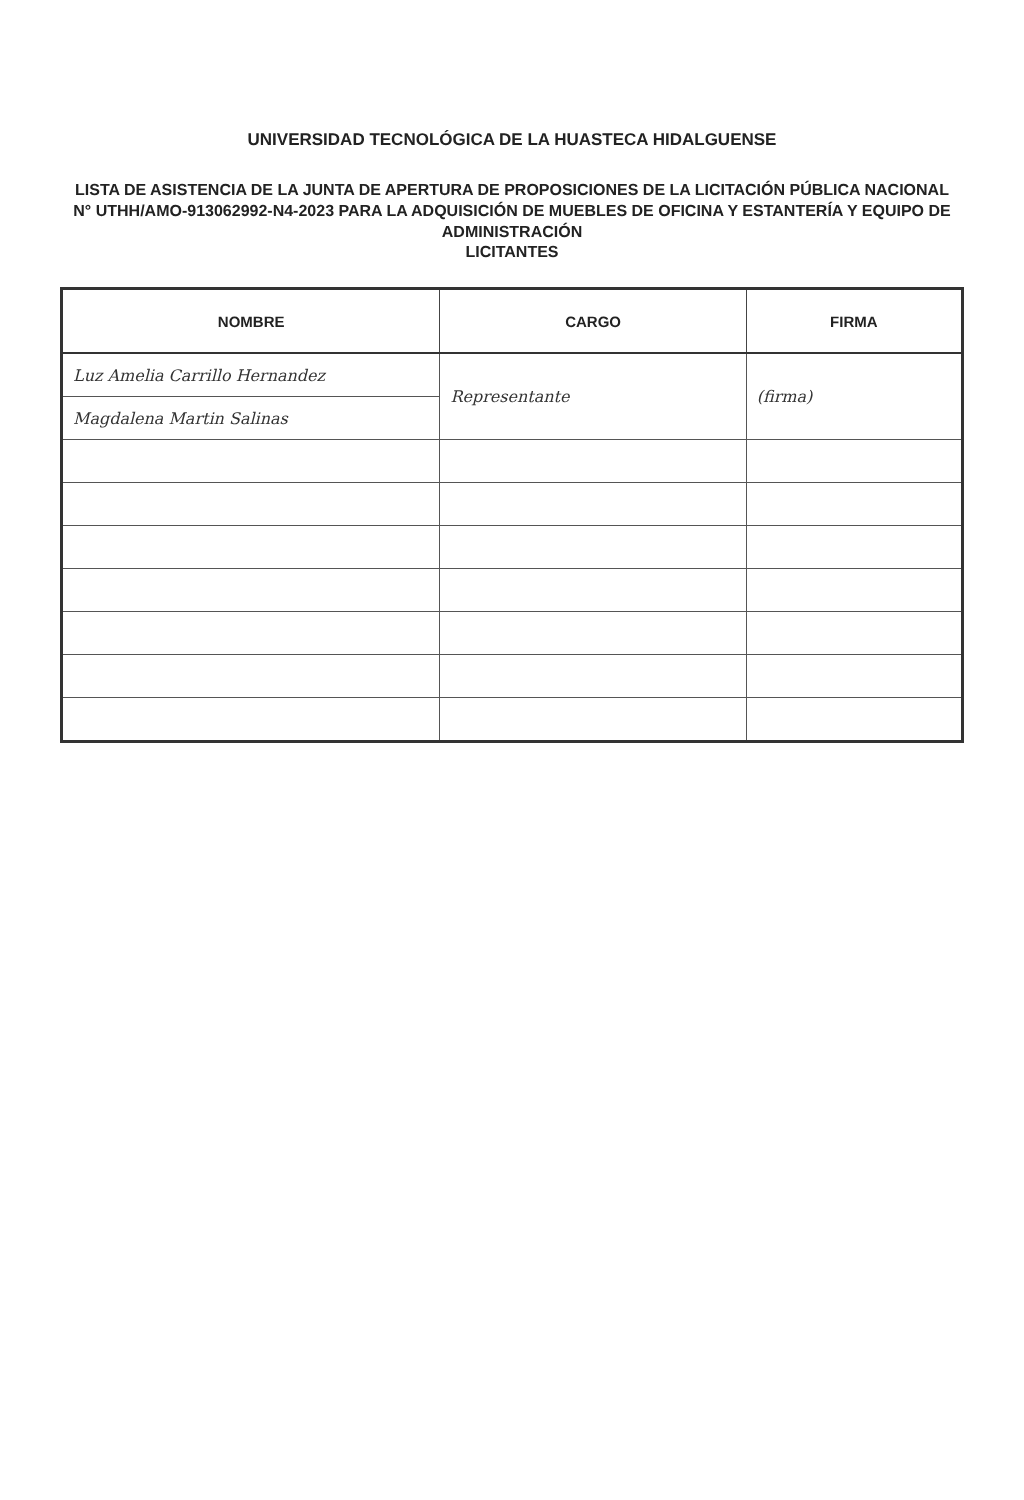UNIVERSIDAD TECNOLÓGICA DE LA HUASTECA HIDALGUENSE
LISTA DE ASISTENCIA DE LA JUNTA DE APERTURA DE PROPOSICIONES DE LA LICITACIÓN PÚBLICA NACIONAL
N° UTHH/AMO-913062992-N4-2023 PARA LA ADQUISICIÓN DE MUEBLES DE OFICINA Y ESTANTERÍA Y EQUIPO DE ADMINISTRACIÓN
LICITANTES
| NOMBRE | CARGO | FIRMA |
| --- | --- | --- |
| Luz Amelia Carrillo Hernandez | Representante | (firma) |
| Magdalena Martin Salinas | | |